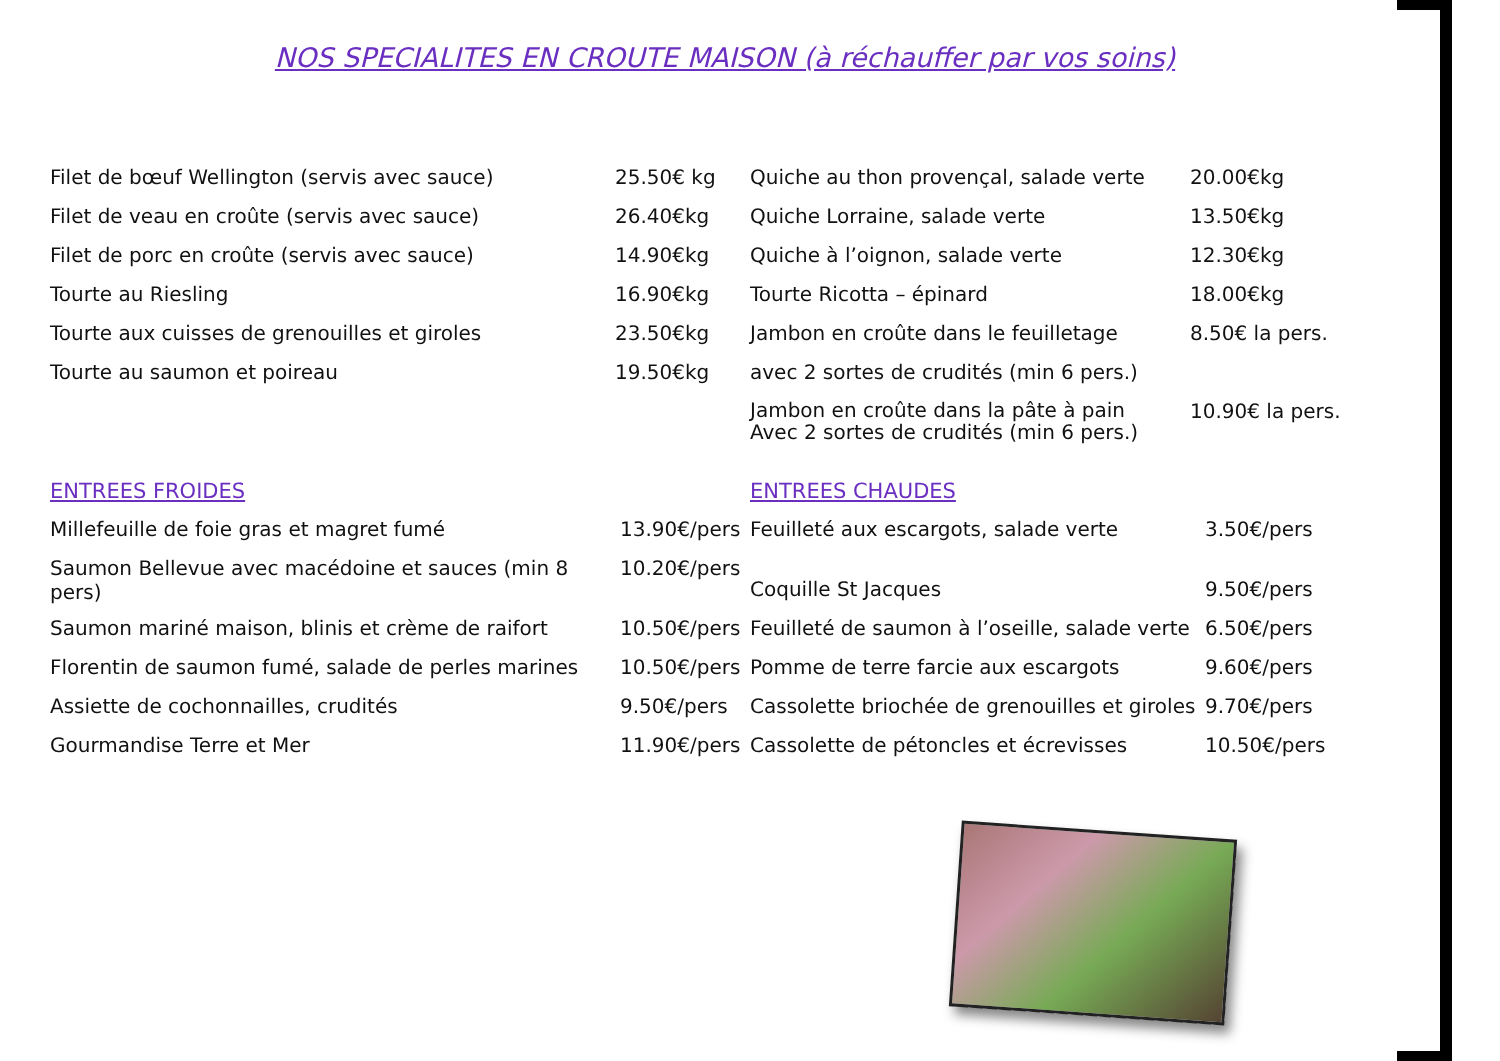NOS SPECIALITES EN CROUTE MAISON (à réchauffer par vos soins)
| Filet de bœuf Wellington (servis avec sauce) | 25.50€ kg |
| Filet de veau en croûte (servis avec sauce) | 26.40€kg |
| Filet de porc en croûte (servis avec sauce) | 14.90€kg |
| Tourte au Riesling | 16.90€kg |
| Tourte aux cuisses de grenouilles et giroles | 23.50€kg |
| Tourte au saumon et poireau | 19.50€kg |
| Quiche au thon provençal, salade verte | 20.00€kg |
| Quiche Lorraine, salade verte | 13.50€kg |
| Quiche à l’oignon, salade verte | 12.30€kg |
| Tourte Ricotta – épinard | 18.00€kg |
| Jambon en croûte dans le feuilletage | 8.50€ la pers. |
| avec 2 sortes de crudités (min 6 pers.) | |
| Jambon en croûte dans la pâte à pain Avec 2 sortes de crudités (min 6 pers.) | 10.90€ la pers. |
ENTREES FROIDES
| Millefeuille de foie gras et magret fumé | 13.90€/pers |
| Saumon Bellevue avec macédoine et sauces (min 8 pers) | 10.20€/pers |
| Saumon mariné maison, blinis et crème de raifort | 10.50€/pers |
| Florentin de saumon fumé, salade de perles marines | 10.50€/pers |
| Assiette de cochonnailles, crudités | 9.50€/pers |
| Gourmandise Terre et Mer | 11.90€/pers |
ENTREES CHAUDES
| Feuilleté aux escargots, salade verte | 3.50€/pers |
| Coquille St Jacques | 9.50€/pers |
| Feuilleté de saumon à l’oseille, salade verte | 6.50€/pers |
| Pomme de terre farcie aux escargots | 9.60€/pers |
| Cassolette briochée de grenouilles et giroles | 9.70€/pers |
| Cassolette de pétoncles et écrevisses | 10.50€/pers |